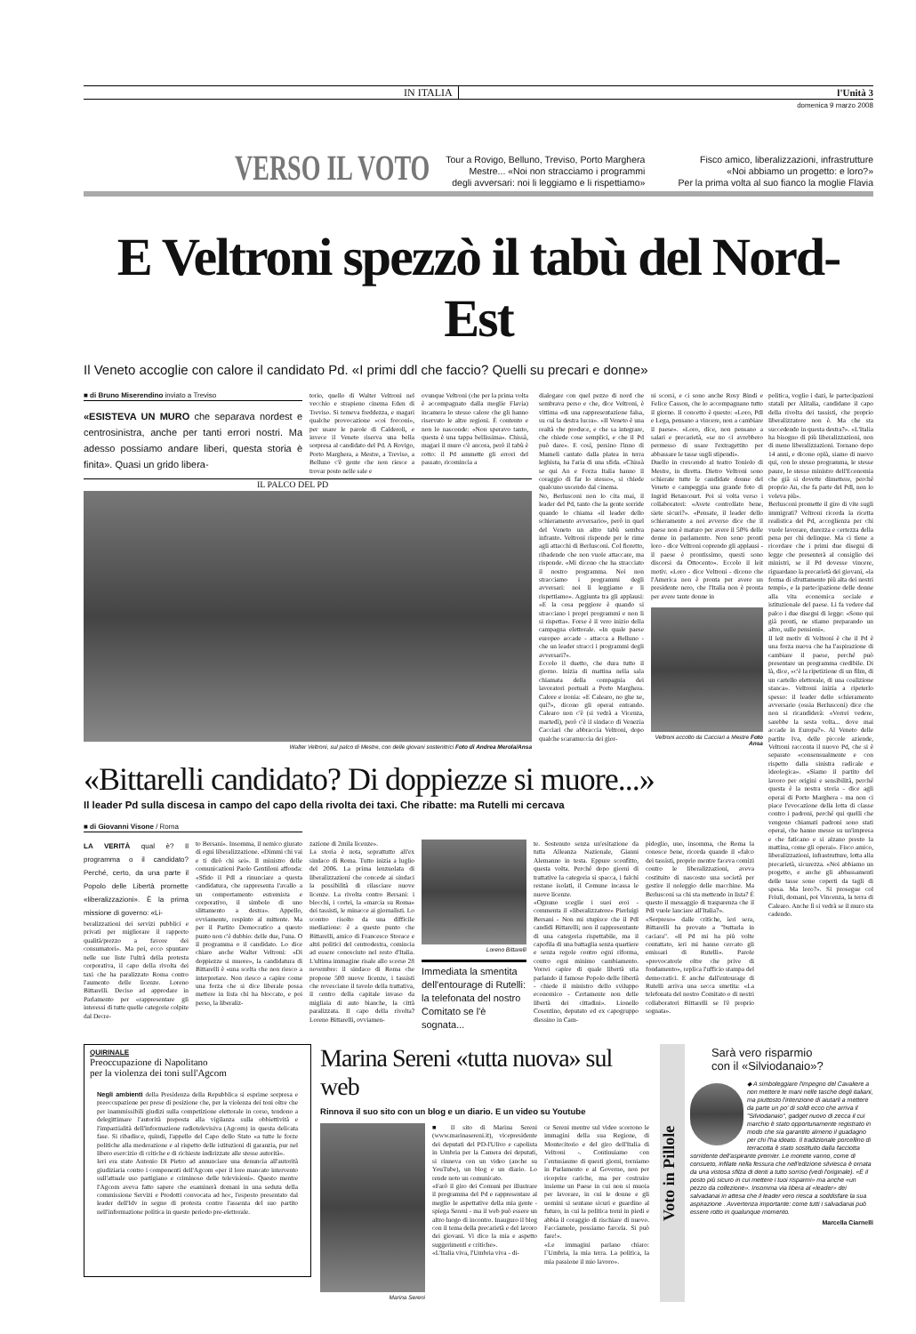IN ITALIA l'Unità 3
domenica 9 marzo 2008
VERSO IL VOTO
Tour a Rovigo, Belluno, Treviso, Porto Marghera
Mestre... «Noi non stracciamo i programmi
degli avversari: noi li leggiamo e li rispettiamo»
Fisco amico, liberalizzazioni, infrastrutture
«Noi abbiamo un progetto: e loro?»
Per la prima volta al suo fianco la moglie Flavia
E Veltroni spezzò il tabù del Nord-Est
Il Veneto accoglie con calore il candidato Pd. «I primi ddl che faccio? Quelli su precari e donne»
■ di Bruno Miserendino inviato a Treviso
«ESISTEVA UN MURO che separava nordest e centrosinistra, anche per tanti errori nostri. Ma adesso possiamo andare liberi, questa storia è finita». Quasi un grido libera-
torio, quello di Walter Veltroni nel vecchio e strapieno cinema Eden di Treviso. Si temeva freddezza, e magari qualche provocazione «coi forconi», per usare le parole di Calderoli, e invece il Veneto riserva una bella sorpresa al candidato del Pd. A Rovigo, Porto Marghera, a Mestre, a Treviso, a Belluno c'è gente che non riesce a trovar posto nelle sale e
ovunque Veltroni (che per la prima volta è accompagnato dalla moglie Flavia) incamera lo stesso calore che gli hanno riservato le altre regioni. È contento e non lo nasconde: «Non speravo tanto, questa è una tappa bellissima». Chissà, magari il muro c'è ancora, però il tabù è rotto: il Pd ammette gli errori del passato, ricomincia a
IL PALCO DEL PD
Walter Veltroni, sul palco di Mestre, con delle giovani sostenitrici Foto di Andrea Merola/Ansa
dialogare con quel pezzo di nord che sembrava perso e che, dice Veltroni, è vittima «di una rappresentazione falsa, su cui la destra lucra». «Il Veneto è una realtà che produce, e che sa integrare, che chiede cose semplici, e che il Pd può dare». E così, persino l'inno di Mameli cantato dalla platea in terra leghista, ha l'aria di una sfida. «Chissà se qui An e Forza Italia hanno il coraggio di far lo stesso», si chiede qualcuno uscendo dal cinema.
No, Berlusconi non lo cita mai, il leader del Pd, tanto che la gente sorride quando lo chiama «il leader dello schieramento avversario», però in quel del Veneto un altro tabù sembra infranto. Veltroni risponde per le rime agli attacchi di Berlusconi. Col fioretto, ribadendo che non vuole attaccare, ma risponde. «Mi dicono che ha stracciato il nostro programma. Noi non stracciamo i programmi degli avversari: noi li leggiamo e li rispettiamo». Aggiunta tra gli applausi: «E la cosa peggiore è quando si stracciano i propri programmi e non li si rispetta». Forse è il vero inizio della campagna elettorale. «In quale paese europeo accade - attacca a Belluno - che un leader stracci i programmi degli avversari?».
Eccolo il duetto, che dura tutto il giorno. Inizia di mattina nella sala chiamata della compagnia dei lavoratori portuali a Porto Marghera. Calore e ironia: «E Calearo, no ghe xe, qui?», dicono gli operai entrando. Calearo non c'è (si vedrà a Vicenza, martedì), però c'è il sindaco di Venezia Cacciari che abbraccia Veltroni, dopo qualche scaramuccia dei gior-
ni scorsi, e ci sono anche Rosy Bindi e Felice Casson, che lo accompagnano tutto il giorno. Il concetto è questo: «Loro, Pdl e Lega, pensano a vincere, non a cambiare il paese». «Loro, dice, non pensano a salari e precarietà, «se no ci avrebbero permesso di usare l'extragettito per abbassare le tasse sugli stipendi».
Duello in crescendo al teatro Toniolo di Mestre, in diretta. Dietro Veltroni sono schierate tutte le candidate donne del Veneto e campeggia una grande foto di Ingrid Betancourt. Poi si volta verso i collaboratori: «Avete controllato bene, siete sicuri?». «Pensate, il leader dello schieramento a noi avverso dice che il paese non è maturo per avere il 50% delle donne in parlamento. Non sono pronti loro - dice Veltroni coprendo gli applausi - il paese è prontissimo, questi sono discorsi da Ottocento». Eccolo il leit motiv. «Loro - dice Veltroni - dicono che l'America non è pronta per avere un presidente nero, che l'Italia non è pronta per avere tante donne in
Veltroni accolto da Cacciari a Mestre Foto Ansa
«Bittarelli candidato? Di doppiezze si muore...»
Il leader Pd sulla discesa in campo del capo della rivolta dei taxi. Che ribatte: ma Rutelli mi cercava
■ di Giovanni Visone / Roma
LA VERITÀ qual è? Il programma o il candidato? Perché, certo, da una parte il Popolo delle Libertà promette «liberalizzazioni». È la prima missione di governo: «Li-
beralizzazioni dei servizi pubblici e privati per migliorare il rapporto qualità/prezzo a favore dei consumatori». Ma poi, ecco spuntare nelle sue liste l'ultrà della protesta corporativa, il capo della rivolta dei taxi che ha paralizzato Roma contro l'aumento delle licenze. Loreno Bittarelli. Deciso ad approdare in Parlamento per «rappresentare gli interessi di tutte quelle categorie colpite dal Decre-
to Bersani». Insomma, il nemico giurato di ogni liberalizzazione. «Dimmi chi vai e ti dirò chi sei». Il ministro delle comunicazioni Paolo Gentiloni affonda: «Sfido il Pdl a rinunciare a questa candidatura, che rappresenta l'avallo a un comportamento estremista e corporativo, il simbolo di uno slittamento a destra». Appello, ovviamente, respinto al mittente. Ma per il Partito Democratico a questo punto non c'è dubbio: delle due, l'una. O il programma o il candidato. Lo dice chiaro anche Walter Veltroni: «Di doppiezze si muore», la candidatura di Bittarelli è «una scelta che non riesco a interpretare. Non riesco a capire come una forza che si dice liberale possa mettere in lista chi ha bloccato, e poi perso, la liberaliz-
zazione di 2mila licenze».
La storia è nota, soprattutto all'ex sindaco di Roma. Tutto inizia a luglio del 2006. La prima lenzuolata di liberalizzazioni che concede ai sindaci la possibilità di rilasciare nuove licenze. La rivolta contro Bersani: i blocchi, i cortei, la «marcia su Roma» dei tassisti, le minacce ai giornalisti. Lo scontro risolto da una difficile mediazione: è a questo punto che Bittarelli, amico di Francesco Storace e altri politici del centrodestra, comincia ad essere conosciuto nel resto d'Italia. L'ultima immagine risale allo scorso 28 novembre: il sindaco di Roma che propone 500 nuove licenze, i tassisti che rovesciano il tavolo della trattativa, il centro della capitale invaso da migliaia di auto bianche, la città paralizzata. Il capo della rivolta? Loreno Bittarelli, ovviamen-
Loreno Bittarelli
Immediata la smentita dell'entourage di Rutelli: la telefonata del nostro Comitato se l'è sognata...
te. Sostenuto senza un'esitazione da tutta Alleanza Nazionale, Gianni Alemanno in testa. Eppure sconfitto, questa volta. Perché dopo giorni di trattative la categoria si spacca, i falchi restano isolati, il Comune incassa le nuove licenze.
«Ognuno sceglie i suoi eroi - commenta il «liberalizzatore» Pierluigi Bersani - Non mi stupisce che il Pdl candidi Bittarelli; non il rappresentante di una categoria rispettabile, ma il capofila di una battaglia senza quartiere e senza regole contro ogni riforma, contro ogni minimo cambiamento. Vorrei capire di quale libertà stia parlando il famoso Popolo delle libertà - chiede il ministro dello sviluppo economico - Certamente non delle libertà dei cittadini». Lionello Cosentino, deputato ed ex capogruppo diessino in Cam-
pidoglio, uno, insomma, che Roma la conosce bene, ricorda quando il «falco dei tassisti, proprio mentre faceva comizi contro le liberalizzazioni, aveva costituito di nascosto una società per gestire il noleggio delle macchine. Ma Berlusconi sa chi sta mettendo in lista? È questo il messaggio di trasparenza che il Pdl vuole lanciare all'Italia?».
«Sorpreso» dalle critiche, ieri sera, Bittarelli ha provato a "buttarla in caciara". «Il Pd mi ha più volte contattato, ieri mi hanno cercato gli emissari di Rutelli». Parole «provocatorie oltre che prive di fondamento», replica l'ufficio stampa del democratici. E anche dall'entourage di Rutelli arriva una secca smetita: «La telefonata del nostro Comitato o di nostri collaboratori Bittarelli se l'è proprio sognata».
politica, voglio i dazi, le partecipazioni statali per Alitalia, candidano il capo della rivolta dei tassisti, che proprio liberalizzatore non è. Ma che sta succedendo in questa destra?». «L'Italia ha bisogno di più liberalizzazioni, non di meno liberalizzazioni. Tornano dopo 14 anni, e dicono oplà, siamo di nuovo qui, con lo stesso programma, le stesse paure, lo stesso ministro dell'Economia che già si dovette dimettere, perché proprio An, che fa parte del Pdl, non lo voleva più».
Berlusconi promette il giro di vite sugli immigrati? Veltroni ricorda la ricetta realistica del Pd, accoglienza per chi vuole lavorare, durezza e certezza della pena per chi delinque. Ma ci tiene a ricordare che i primi due disegni di legge che presenterà al consiglio dei ministri, se il Pd dovesse vincere, riguardano la precarietà dei giovani, «la forma di sfruttamento più alta dei nostri tempi», e la partecipazione delle donne alla vita economica sociale e istituzionale del paese. Li fa vedere dal palco i due disegni di legge: «Sono qui già pronti, ne stiamo preparando un altro, sulle pensioni».
Il leit motiv di Veltroni è che il Pd è una forza nuova che ha l'aspirazione di cambiare il paese, perché può presentare un programma credibile. Di là, dice, «c'è la ripetizione di un film, di un cartello elettorale, di una coalizione stanca». Veltroni inizia a ripeterlo spesso: il leader dello schieramento avversario (ossia Berlusconi) dice che non si ricandiderà: «Vorrei vedere, sarebbe la sesta volta... dove mai accade in Europa?». Al Veneto delle partite Iva, delle piccole aziende, Veltroni racconta il nuovo Pd, che si è separato «consensualmente e con rispetto dalla sinistra radicale e ideologica». «Siamo il partito del lavoro per origini e sensibilità, perché questa è la nostra storia - dice agli operai di Porto Marghera - ma non ci piace l'evocazione della lotta di classe contro i padroni, perché qui quelli che vengono chiamati padroni sono stati operai, che hanno messo su un'impresa e che faticano e si alzano presto la mattina, come gli operai». Fisco amico, liberalizzazioni, infrastrutture, lotta alla precarietà, sicurezza. «Noi abbiamo un progetto, e anche gli abbassamenti delle tasse sono coperti da tagli di spesa. Ma loro?». Si prosegue col Friuli, domani, poi Vincenza, la terra di Calearo. Anche lì si vedrà se il muro sta cadendo.
QUIRINALE
Preoccupazione di Napolitano
per la violenza dei toni sull'Agcom
Negli ambienti della Presidenza della Repubblica si esprime sorpresa e preoccupazione per prese di posizione che, per la violenza dei toni oltre che per inammissibili giudizi sulla competizione elettorale in corso, tendono a delegittimare l'autorità preposta alla vigilanza sulla obbiettività e l'imparzialità dell'informazione radiotelevisiva (Agcom) in questa delicata fase. Si ribadisce, quindi, l'appello del Capo dello Stato «a tutte le forze politiche alla moderazione e al rispetto delle istituzioni di garanzia, pur nel libero esercizio di critiche e di richieste indirizzate alle stesse autorità».
Ieri era stato Antonio Di Pietro ad annunciare una denuncia all'autorità giudiziaria contro i componenti dell'Agcom «per il loro mancato intervento sull'attuale uso partigiano e criminoso delle televisioni». Questo mentre l'Agcom aveva fatto sapere che esaminerà domani in una seduta della commissione Servizi e Prodotti convocata ad hoc, l'esposto presentato dal leader dell'Idv in segno di protesta contro l'assenza del suo partito nell'informazione politica in questo periodo pre-elettorale.
Marina Sereni «tutta nuova» sul web
Rinnova il suo sito con un blog e un diario. E un video su Youtube
Marina Sereni
■ Il sito di Marina Sereni (www.marinasereni.it), vicepresidente dei deputati del PD-l'Ulivo e capolista in Umbria per la Camera dei deputati, si rinnova con un video (anche su YouTube), un blog e un diario. Lo rende noto un comunicato.
«Farò il giro dei Comuni per illustrare il programma del Pd e rappresentare al meglio le aspettative della mia gente - spiega Sereni - ma il web può essere un altro luogo di incontro. Inauguro il blog con il tema della precarietà e del lavoro dei giovani. Vi dico la mia e aspetto suggerimenti e critiche».
«L'Italia viva, l'Umbria viva - di-
ce Sereni mentre sul video scorrono le immagini della sua Regione, di Montecitorio e del giro dell'Italia di Veltroni -. Continuiamo con l`entusiasmo di questi giorni, torniamo in Parlamento e al Governo, non per ricoprire cariche, ma per costruire insieme un Paese in cui non si muoia per lavorare, in cui le donne e gli uomini si sentano sicuri e guardino al futuro, in cui la politica torni in piedi e abbia il coraggio di rischiare di nuovo. Facciamolo, possiamo farcela. Si può fare!».
«Le immagini parlano chiaro: l`Umbria, la mia terra. La politica, la mia passione il mio lavoro».
Voto in Pillole
Sarà vero risparmio
con il «Silviodanaio»?
◆ A simboleggiare l'impegno del Cavaliere a non mettere le mani nelle tasche degli italiani, ma piuttosto l'intenzione di aiutarli a mettere da parte un po' di soldi ecco che arriva il "Silviodanaio", gadget nuovo di zecca il cui marchio è stato opportunamente registrato in modo che sia garantito almeno il guadagno per chi l'ha ideato. Il tradizionale porcellino di terracotta è stato sostituito dalla facciotta sorridente dell'aspirante premier. Le monete vanno, come di consueto, infilate nella fessura che nell'edizione silviesca è ornata da una vistosa sfilza di denti a tutto sorriso (vedi l'originale). «È il posto più sicuro in cui mettere i tuoi risparmi» ma anche «un pezzo da collezione». Insomma via libera al «leader» dei salvadanai in attesa che il leader vero riesca a soddisfare la sua aspirazione . Avvertenza importante: come tutti i salvadanai può essere rotto in qualunque momento.
Marcella Ciarnelli